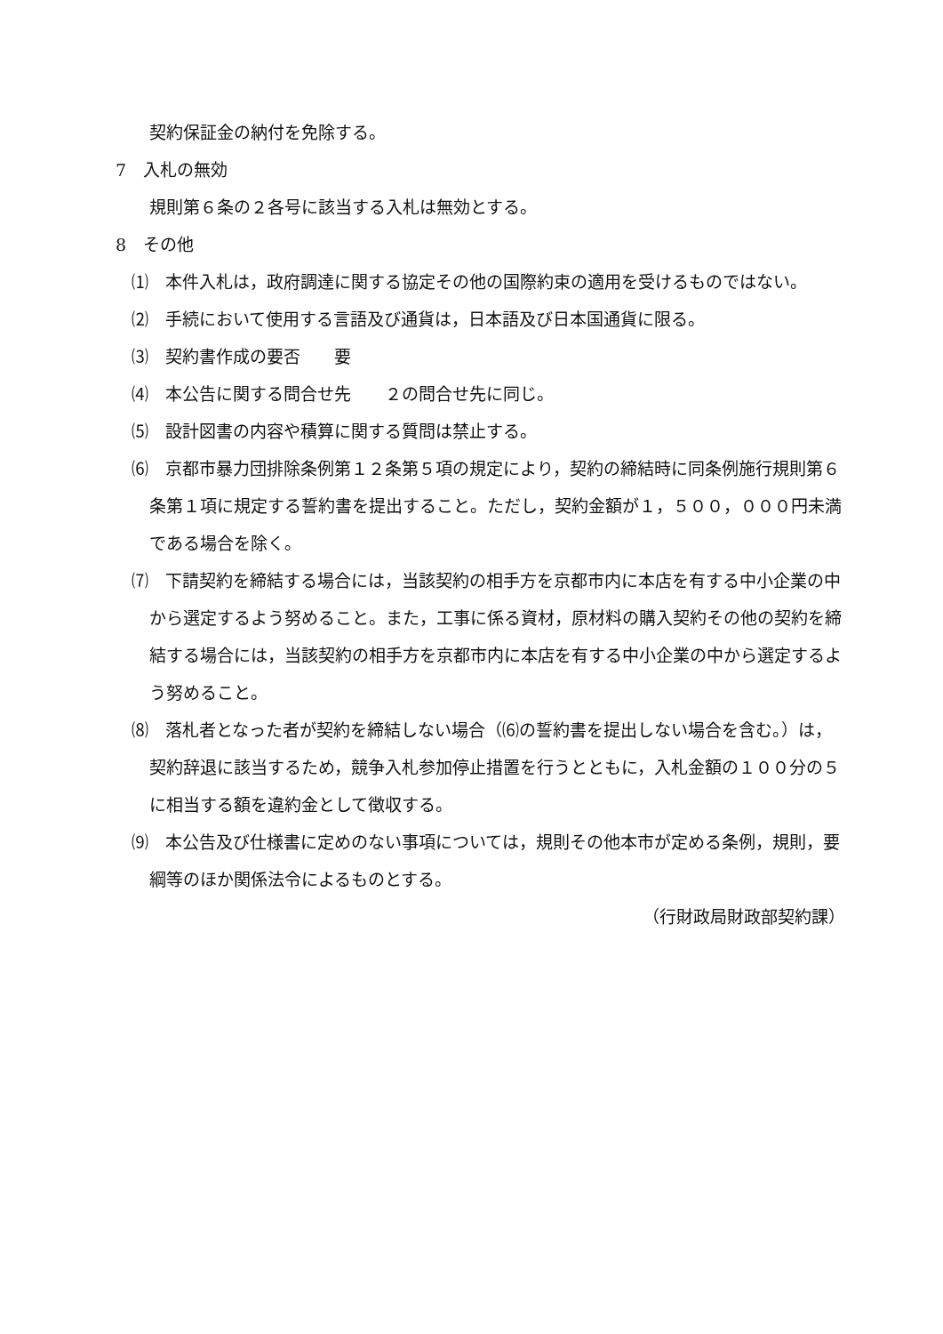契約保証金の納付を免除する。
7　入札の無効
規則第６条の２各号に該当する入札は無効とする。
8　その他
⑴　本件入札は，政府調達に関する協定その他の国際約束の適用を受けるものではない。
⑵　手続において使用する言語及び通貨は，日本語及び日本国通貨に限る。
⑶　契約書作成の要否　　要
⑷　本公告に関する問合せ先　　２の問合せ先に同じ。
⑸　設計図書の内容や積算に関する質問は禁止する。
⑹　京都市暴力団排除条例第１２条第５項の規定により，契約の締結時に同条例施行規則第６条第１項に規定する誓約書を提出すること。ただし，契約金額が１，５００，０００円未満である場合を除く。
⑺　下請契約を締結する場合には，当該契約の相手方を京都市内に本店を有する中小企業の中から選定するよう努めること。また，工事に係る資材，原材料の購入契約その他の契約を締結する場合には，当該契約の相手方を京都市内に本店を有する中小企業の中から選定するよう努めること。
⑻　落札者となった者が契約を締結しない場合（⑹の誓約書を提出しない場合を含む。）は，契約辞退に該当するため，競争入札参加停止措置を行うとともに，入札金額の１００分の５に相当する額を違約金として徴収する。
⑼　本公告及び仕様書に定めのない事項については，規則その他本市が定める条例，規則，要綱等のほか関係法令によるものとする。
（行財政局財政部契約課）